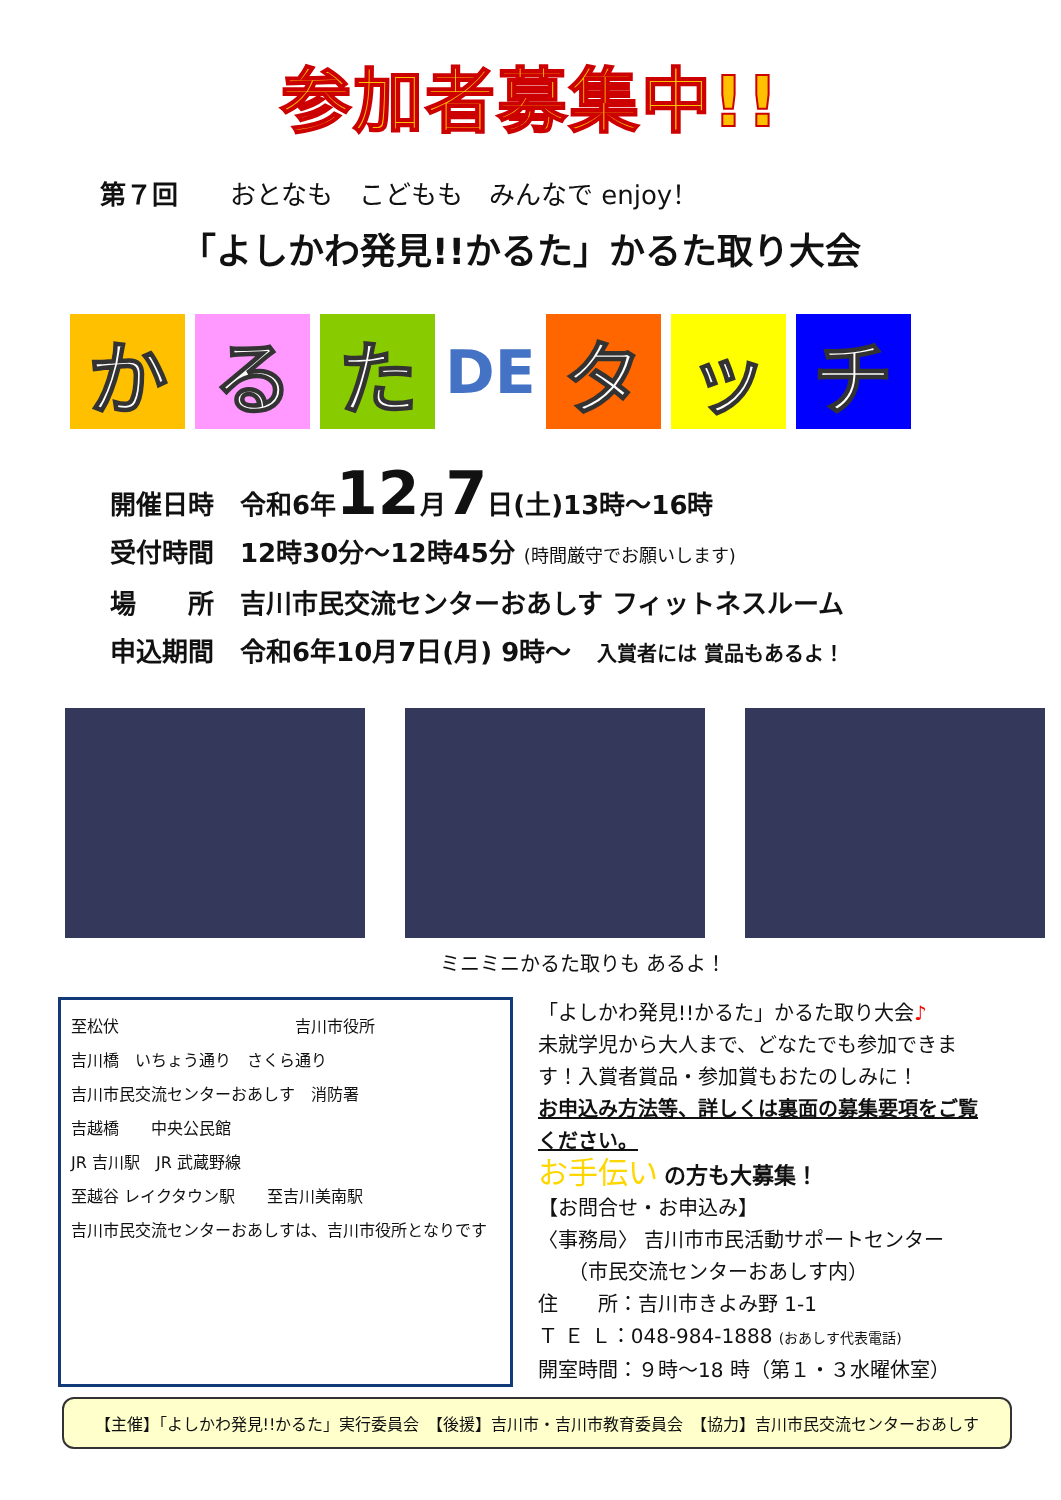参加者募集中!!
第７回　　おとなも　こどもも　みんなで enjoy！
「よしかわ発見!!かるた」かるた取り大会
か る た
DE
タ ッ チ
開催日時　令和6年12月7日(土)13時～16時
受付時間　12時30分～12時45分 (時間厳守でお願いします)
場　　所　吉川市民交流センターおあしす フィットネスルーム
申込期間　令和6年10月7日(月) 9時～　入賞者には 賞品もあるよ！
ミニミニかるた取りも あるよ！
至松伏　　　　　　　　　　　吉川市役所
吉川橋　いちょう通り　さくら通り
吉川市民交流センターおあしす　消防署
吉越橋　　中央公民館
JR 吉川駅　JR 武蔵野線
至越谷 レイクタウン駅　　至吉川美南駅
吉川市民交流センターおあしすは、吉川市役所となりです
「よしかわ発見!!かるた」かるた取り大会♪
未就学児から大人まで、どなたでも参加できます！入賞者賞品・参加賞もおたのしみに！
お申込み方法等、詳しくは裏面の募集要項をご覧ください。
お手伝い の方も大募集！
【お問合せ・お申込み】
〈事務局〉 吉川市市民活動サポートセンター
　　（市民交流センターおあしす内）
住　　所：吉川市きよみ野 1-1
Ｔ Ｅ Ｌ：048-984-1888 (おあしす代表電話)
開室時間：９時～18 時（第１・３水曜休室）
【主催】「よしかわ発見!!かるた」実行委員会　【後援】吉川市・吉川市教育委員会　【協力】吉川市民交流センターおあしす